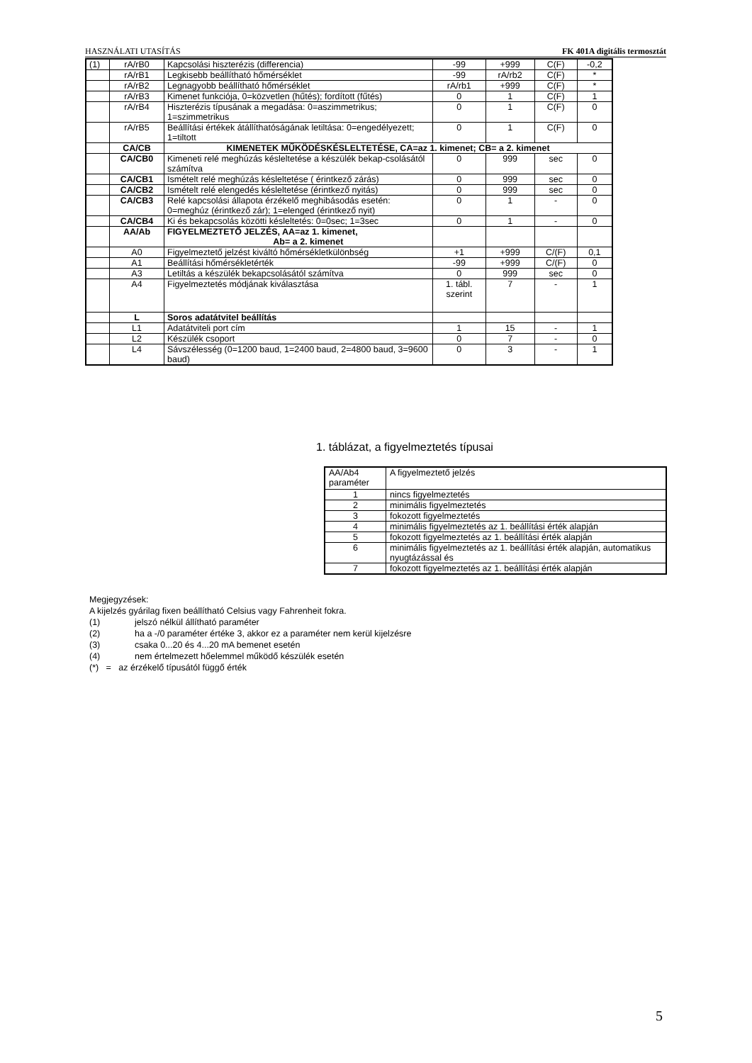HASZNÁLATI UTASÍTÁS FK 401A digitális termosztát
| (1) | rA/rB0 | Kapcsolási hiszterézis (differencia) | -99 | +999 | C(F) | -0,2 |
| | rA/rB1 | Legkisebb beállítható hőmérséklet | -99 | rA/rb2 | C(F) | * |
| | rA/rB2 | Legnagyobb beállítható hőmérséklet | rA/rb1 | +999 | C(F) | * |
| | rA/rB3 | Kimenet funkciója, 0=közvetlen (hűtés); fordított (fűtés) | 0 | 1 | C(F) | 1 |
| | rA/rB4 | Hiszterézis típusának a megadása: 0=aszimmetrikus; 1=szimmetrikus | 0 | 1 | C(F) | 0 |
| | rA/rB5 | Beállítási értékek átállíthatóságának letiltása: 0=engedélyezett; 1=tiltott | 0 | 1 | C(F) | 0 |
| | CA/CB | KIMENETEK MŰKÖDÉSKÉSLELTETÉSE, CA=az 1. kimenet; CB= a 2. kimenet | | | | |
| | CA/CB0 | Kimeneti relé meghúzás késleltetése a készülék bekap-csolásától számítva | 0 | 999 | sec | 0 |
| | CA/CB1 | Ismételt relé meghúzás késleltetése ( érintkező zárás) | 0 | 999 | sec | 0 |
| | CA/CB2 | Ismételt relé elengedés késleltetése (érintkező nyitás) | 0 | 999 | sec | 0 |
| | CA/CB3 | Relé kapcsolási állapota érzékelő meghibásodás esetén: 0=meghúz (érintkező zár); 1=elenged (érintkező nyit) | 0 | 1 | - | 0 |
| | CA/CB4 | Ki és bekapcsolás közötti késleltetés: 0=0sec; 1=3sec | 0 | 1 | - | 0 |
| | AA/Ab | FIGYELMEZTETŐ JELZÉS, AA=az 1. kimenet, Ab= a 2. kimenet | | | | |
| | A0 | Figyelmeztető jelzést kiváltó hőmérsékletkülönbség | +1 | +999 | C/(F) | 0,1 |
| | A1 | Beállítási hőmérsékletérték | -99 | +999 | C/(F) | 0 |
| | A3 | Letiltás a készülék bekapcsolásától számítva | 0 | 999 | sec | 0 |
| | A4 | Figyelmeztetés módjának kiválasztása | 1. tábl. szerint | 7 | - | 1 |
| | L | Soros adatátvitel beállítás | | | | |
| | L1 | Adatátviteli port cím | 1 | 15 | - | 1 |
| | L2 | Készülék csoport | 0 | 7 | - | 0 |
| | L4 | Sávszélesség (0=1200 baud, 1=2400 baud, 2=4800 baud, 3=9600 baud) | 0 | 3 | - | 1 |
1. táblázat, a figyelmeztetés típusai
| AA/Ab4 paraméter | A figyelmeztető jelzés |
| 1 | nincs figyelmeztetés |
| 2 | minimális figyelmeztetés |
| 3 | fokozott figyelmeztetés |
| 4 | minimális figyelmeztetés az 1. beállítási érték alapján |
| 5 | fokozott figyelmeztetés az 1. beállítási érték alapján |
| 6 | minimális figyelmeztetés az 1. beállítási érték alapján, automatikus nyugtázással és |
| 7 | fokozott figyelmeztetés az 1. beállítási érték alapján |
Megjegyzések:
A kijelzés gyárilag fixen beállítható Celsius vagy Fahrenheit fokra.
(1) jelszó nélkül állítható paraméter
(2) ha a -/0 paraméter értéke 3, akkor ez a paraméter nem kerül kijelzésre
(3) csaka 0...20 és 4...20 mA bemenet esetén
(4) nem értelmezett hőelemmel működő készülék esetén
(*) = az érzékelő típusától függő érték
5